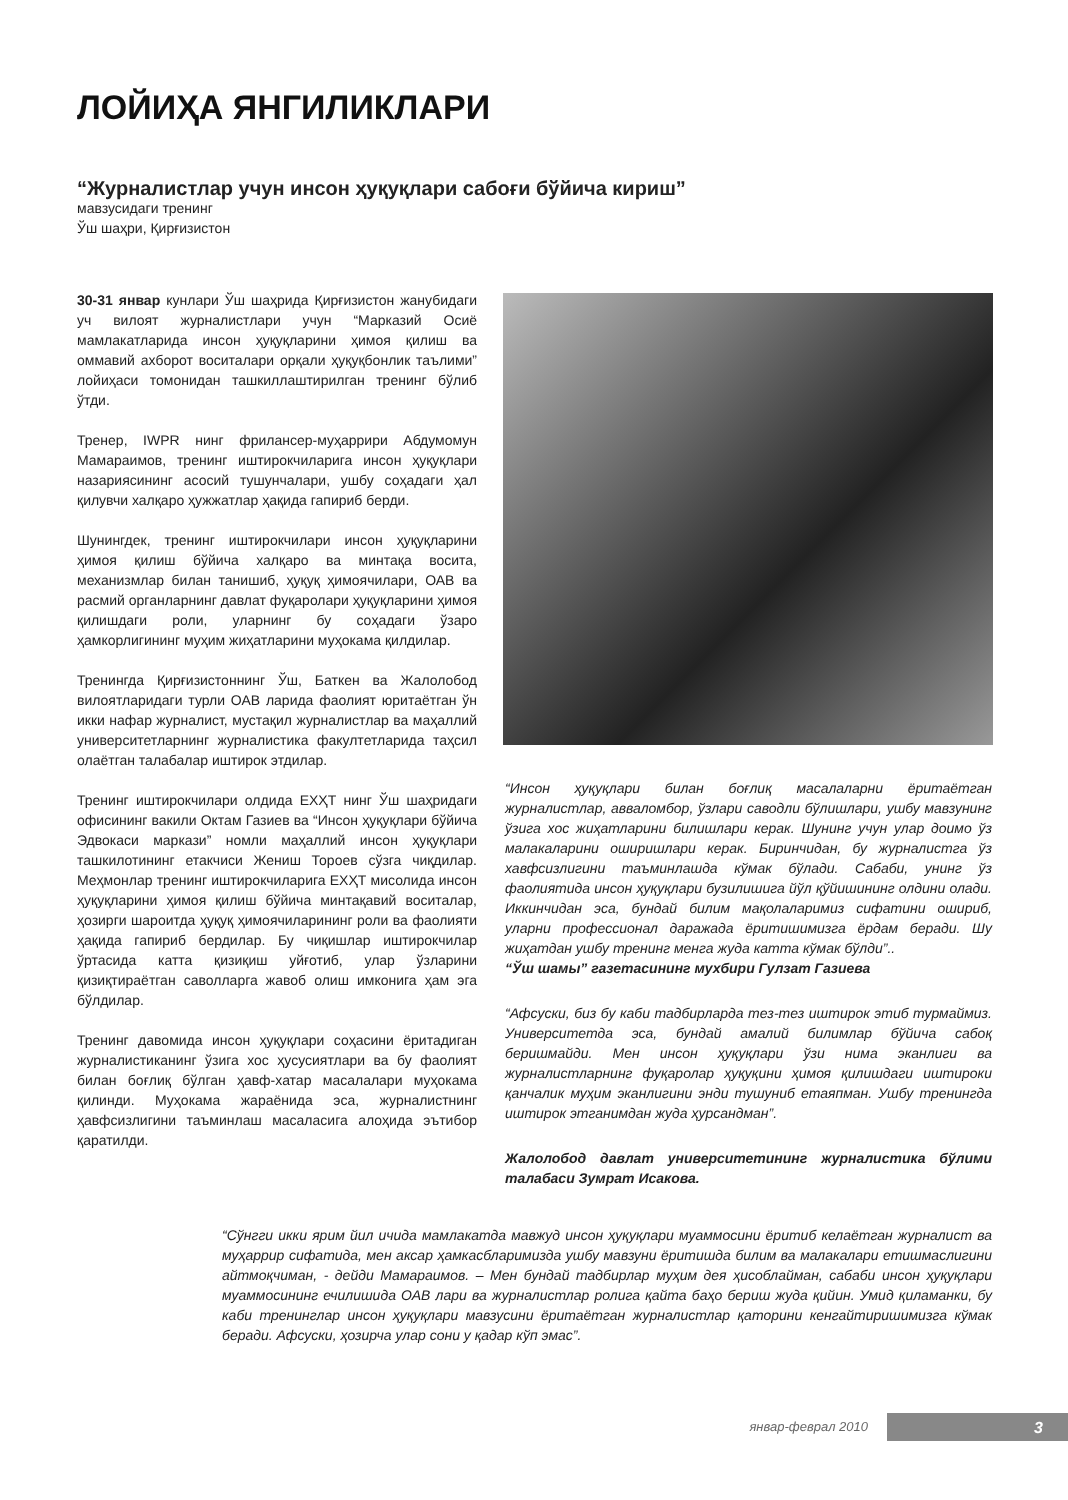ЛОЙИҲА ЯНГИЛИКЛАРИ
“Журналистлар учун инсон ҳуқуқлари сабоғи бўйича кириш”
мавзусидаги тренинг
Ўш шаҳри, Қирғизистон
30-31 январ кунлари Ўш шаҳрида Қирғизистон жанубидаги уч вилоят журналистлари учун “Марказий Осиё мамлакатларида инсон ҳуқуқларини ҳимоя қилиш ва оммавий ахборот воситалари орқали ҳуқуқбонлик таълими” лойиҳаси томонидан ташкиллаштирилган тренинг бўлиб ўтди.
Тренер, IWPR нинг фрилансер-муҳаррири Абдумомун Мамараимов, тренинг иштирокчиларига инсон ҳуқуқлари назариясининг асосий тушунчалари, ушбу соҳадаги ҳал қилувчи халқаро ҳужжатлар ҳақида гапириб берди.
Шунингдек, тренинг иштирокчилари инсон ҳуқуқларини ҳимоя қилиш бўйича халқаро ва минтақа восита, механизмлар билан танишиб, ҳуқуқ ҳимоячилари, ОАВ ва расмий органларнинг давлат фуқаролари ҳуқуқларини ҳимоя қилишдаги роли, уларнинг бу соҳадаги ўзаро ҳамкорлигининг муҳим жиҳатларини муҳокама қилдилар.
Тренингда Қирғизистоннинг Ўш, Баткен ва Жалолобод вилоятларидаги турли ОАВ ларида фаолият юритаётган ўн икки нафар журналист, мустақил журналистлар ва маҳаллий университетларнинг журналистика факултетларида таҳсил олаётган талабалар иштирок этдилар.
Тренинг иштирокчилари олдида ЕХҲТ нинг Ўш шаҳридаги офисининг вакили Октам Газиев ва “Инсон ҳуқуқлари бўйича Эдвокаси маркази” номли маҳаллий инсон ҳуқуқлари ташкилотининг етакчиси Жениш Тороев сўзга чиқдилар. Меҳмонлар тренинг иштирокчиларига ЕХҲТ мисолида инсон ҳуқуқларини ҳимоя қилиш бўйича минтақавий воситалар, ҳозирги шароитда ҳуқуқ ҳимоячиларининг роли ва фаолияти ҳақида гапириб бердилар. Бу чиқишлар иштирокчилар ўртасида катта қизиқиш уйғотиб, улар ўзларини қизиқтираётган саволларга жавоб олиш имконига ҳам эга бўлдилар.
Тренинг давомида инсон ҳуқуқлари соҳасини ёритадиган журналистиканинг ўзига хос ҳусусиятлари ва бу фаолият билан боғлиқ бўлган ҳавф-хатар масалалари муҳокама қилинди. Муҳокама жараёнида эса, журналистнинг ҳавфсизлигини таъминлаш масаласига алоҳида эътибор қаратилди.
“Инсон ҳуқуқлари билан боғлиқ масалаларни ёритаётган журналистлар, авваломбор, ўзлари саводли бўлишлари, ушбу мавзунинг ўзига хос жиҳатларини билишлари керак. Шунинг учун улар доимо ўз малакаларини оширишлари керак. Биринчидан, бу журналистга ўз хавфсизлигини таъминлашда кўмак бўлади. Сабаби, унинг ўз фаолиятида инсон ҳуқуқлари бузилишига йўл қўйишининг олдини олади. Иккинчидан эса, бундай билим мақолаларимиз сифатини ошириб, уларни профессионал даражада ёритишимизга ёрдам беради. Шу жиҳатдан ушбу тренинг менга жуда катта кўмак бўлди”..
“Ўш шамы” газетасининг мухбири Гулзат Газиева
“Афсуски, биз бу каби тадбирларда тез-тез иштирок этиб турмаймиз. Университетда эса, бундай амалий билимлар бўйича сабоқ беришмайди. Мен инсон ҳуқуқлари ўзи нима эканлиги ва журналистларнинг фуқаролар ҳуқуқини ҳимоя қилишдаги иштироки қанчалик муҳим эканлигини энди тушуниб етаяпман. Ушбу тренингда иштирок этганимдан жуда ҳурсандман”.
Жалолобод давлат университетининг журналистика бўлими талабаси Зумрат Исакова.
“Сўнгги икки ярим йил ичида мамлакатда мавжуд инсон ҳуқуқлари муаммосини ёритиб келаётган журналист ва муҳаррир сифатида, мен аксар ҳамкасбларимизда ушбу мавзуни ёритишда билим ва малакалари етишмаслигини айтмоқчиман, - дейди Мамараимов. – Мен бундай тадбирлар муҳим дея ҳисоблайман, сабаби инсон ҳуқуқлари муаммосининг ечилишида ОАВ лари ва журналистлар ролига қайта баҳо бериш жуда қийин. Умид қиламанки, бу каби тренинглар инсон ҳуқуқлари мавзусини ёритаётган журналистлар қаторини кенгайтиришимизга кўмак беради. Афсуски, ҳозирча улар сони у қадар кўп эмас”.
январ-феврал 2010 3